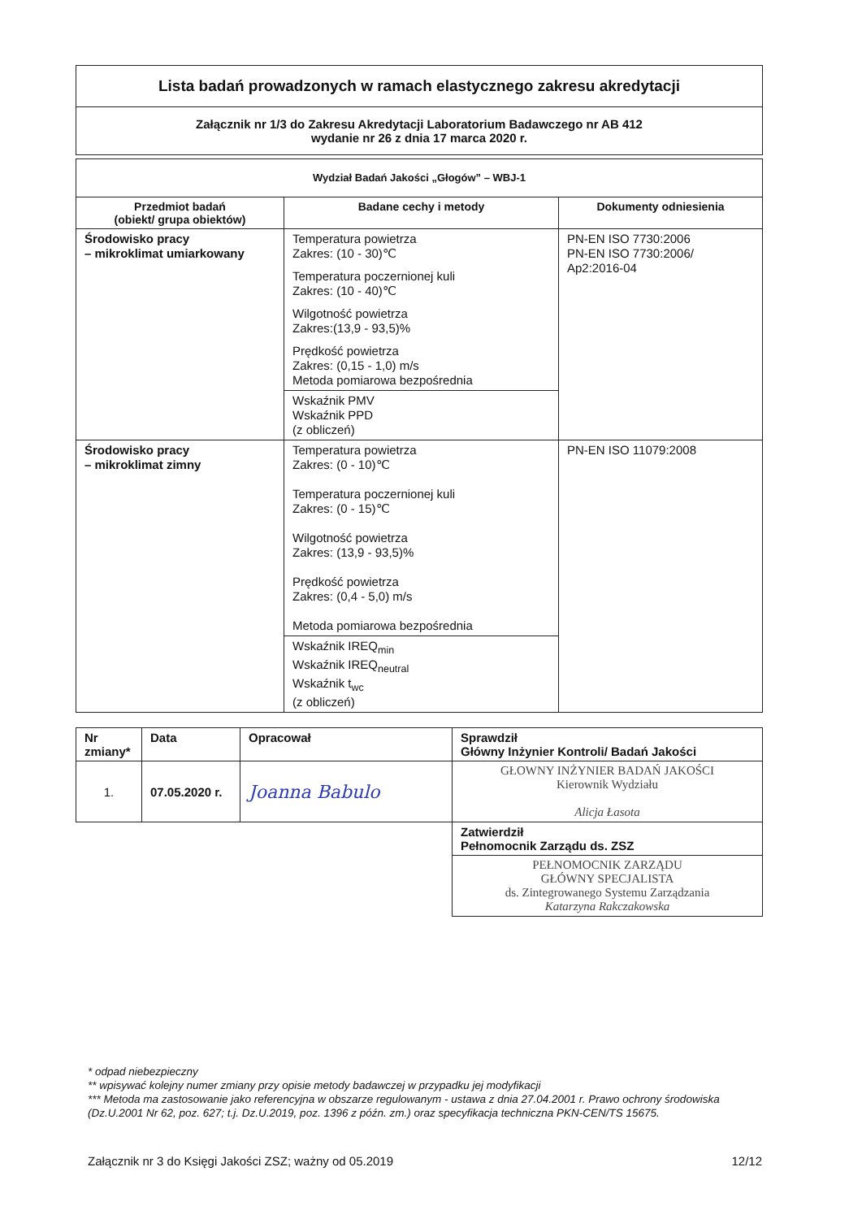| Lista badań prowadzonych w ramach elastycznego zakresu akredytacji |
| Załącznik nr 1/3 do Zakresu Akredytacji Laboratorium Badawczego nr AB 412 wydanie nr 26 z dnia 17 marca 2020 r. |
| Wydział Badań Jakości „Głogów” – WBJ-1 | | |
| Przedmiot badań (obiekt/ grupa obiektów) | Badane cechy i metody | Dokumenty odniesienia |
| Środowisko pracy – mikroklimat umiarkowany | Temperatura powietrza Zakres: (10 - 30)℃ Temperatura poczernionej kuli Zakres: (10 - 40)℃ Wilgotność powietrza Zakres:(13,9 - 93,5)% Prędkość powietrza Zakres: (0,15 - 1,0) m/s Metoda pomiarowa bezpośrednia | PN-EN ISO 7730:2006 PN-EN ISO 7730:2006/ Ap2:2016-04 |
| | Wskaźnik PMV Wskaźnik PPD (z obliczeń) | |
| Środowisko pracy – mikroklimat zimny | Temperatura powietrza Zakres: (0 - 10)℃ Temperatura poczernionej kuli Zakres: (0 - 15)℃ Wilgotność powietrza Zakres: (13,9 - 93,5)% Prędkość powietrza Zakres: (0,4 - 5,0) m/s Metoda pomiarowa bezpośrednia | PN-EN ISO 11079:2008 |
| | Wskaźnik IREQ<sub>min</sub> Wskaźnik IREQ<sub>neutral</sub> Wskaźnik t<sub>wc</sub> (z obliczeń) | |
| Nr zmiany* | Data | Opracował | Sprawdził Główny Inżynier Kontroli/ Badań Jakości |
| 1. | 07.05.2020 r. | Joanna Babulo | GŁOWNY INŻYNIER BADAŃ JAKOŚCI Kierownik Wydziału Alicja Łasota |
| | | | Zatwierdził Pełnomocnik Zarządu ds. ZSZ |
| | | | PEŁNOMOCNIK ZARZĄDU GŁÓWNY SPECJALISTA ds. Zintegrowanego Systemu Zarządzania Katarzyna Rakczakowska |
* odpad niebezpieczny
** wpisywać kolejny numer zmiany przy opisie metody badawczej w przypadku jej modyfikacji
*** Metoda ma zastosowanie jako referencyjna w obszarze regulowanym - ustawa z dnia 27.04.2001 r. Prawo ochrony środowiska (Dz.U.2001 Nr 62, poz. 627; t.j. Dz.U.2019, poz. 1396 z późn. zm.) oraz specyfikacja techniczna PKN-CEN/TS 15675.
Załącznik nr 3 do Księgi Jakości ZSZ; ważny od 05.2019 12/12